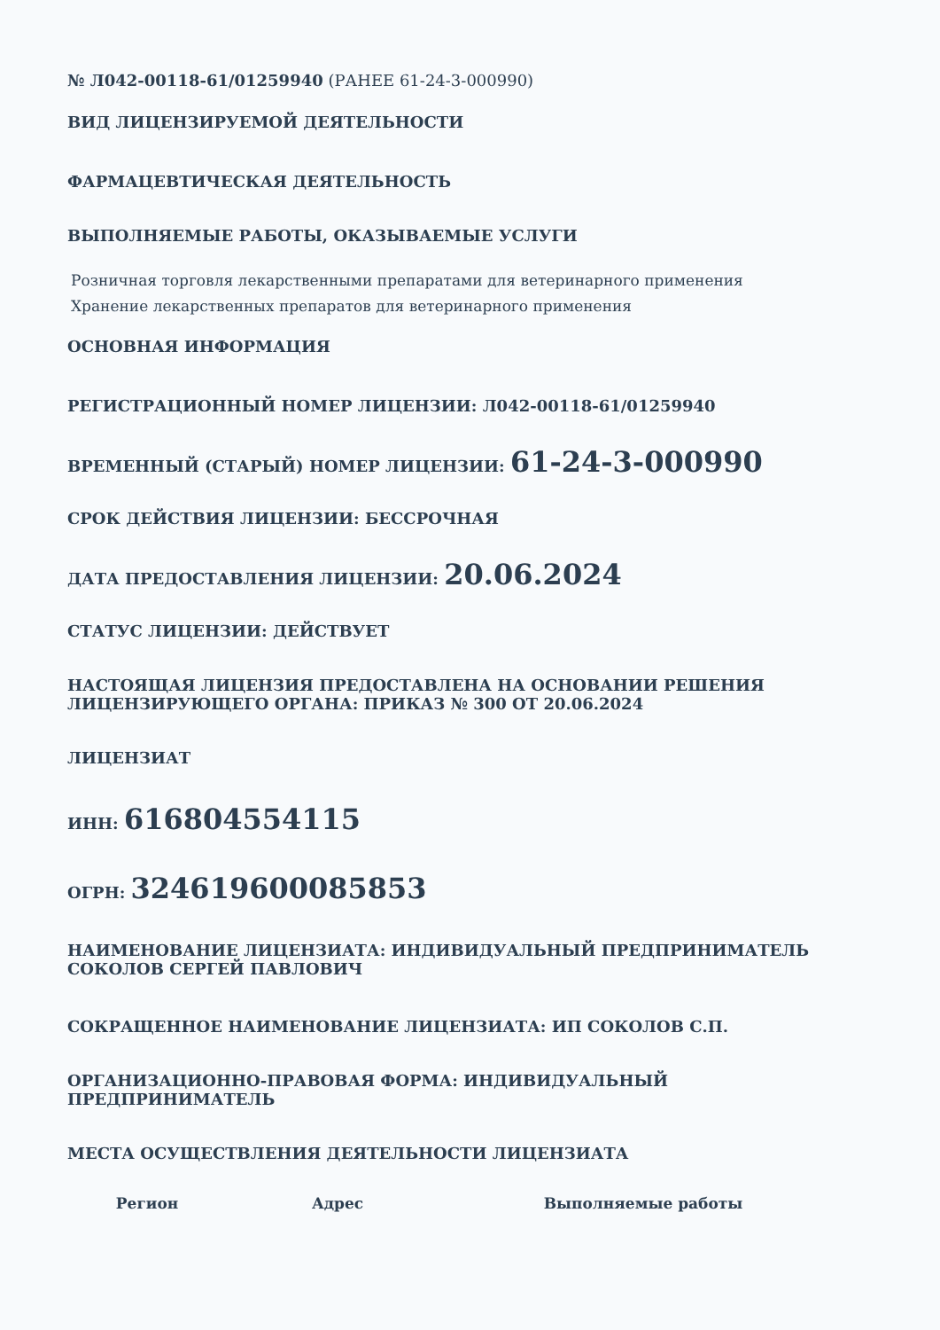№ Л042-00118-61/01259940 (РАНЕЕ 61-24-3-000990)
ВИД ЛИЦЕНЗИРУЕМОЙ ДЕЯТЕЛЬНОСТИ
ФАРМАЦЕВТИЧЕСКАЯ ДЕЯТЕЛЬНОСТЬ
ВЫПОЛНЯЕМЫЕ РАБОТЫ, ОКАЗЫВАЕМЫЕ УСЛУГИ
Розничная торговля лекарственными препаратами для ветеринарного применения
Хранение лекарственных препаратов для ветеринарного применения
ОСНОВНАЯ ИНФОРМАЦИЯ
РЕГИСТРАЦИОННЫЙ НОМЕР ЛИЦЕНЗИИ: Л042-00118-61/01259940
ВРЕМЕННЫЙ (СТАРЫЙ) НОМЕР ЛИЦЕНЗИИ: 61-24-3-000990
СРОК ДЕЙСТВИЯ ЛИЦЕНЗИИ: БЕССРОЧНАЯ
ДАТА ПРЕДОСТАВЛЕНИЯ ЛИЦЕНЗИИ: 20.06.2024
СТАТУС ЛИЦЕНЗИИ: ДЕЙСТВУЕТ
НАСТОЯЩАЯ ЛИЦЕНЗИЯ ПРЕДОСТАВЛЕНА НА ОСНОВАНИИ РЕШЕНИЯ ЛИЦЕНЗИРУЮЩЕГО ОРГАНА: ПРИКАЗ № 300 ОТ 20.06.2024
ЛИЦЕНЗИАТ
ИНН: 616804554115
ОГРН: 324619600085853
НАИМЕНОВАНИЕ ЛИЦЕНЗИАТА: ИНДИВИДУАЛЬНЫЙ ПРЕДПРИНИМАТЕЛЬ СОКОЛОВ СЕРГЕЙ ПАВЛОВИЧ
СОКРАЩЕННОЕ НАИМЕНОВАНИЕ ЛИЦЕНЗИАТА: ИП СОКОЛОВ С.П.
ОРГАНИЗАЦИОННО-ПРАВОВАЯ ФОРМА: ИНДИВИДУАЛЬНЫЙ ПРЕДПРИНИМАТЕЛЬ
МЕСТА ОСУЩЕСТВЛЕНИЯ ДЕЯТЕЛЬНОСТИ ЛИЦЕНЗИАТА
| Регион | Адрес | Выполняемые работы |
| --- | --- | --- |